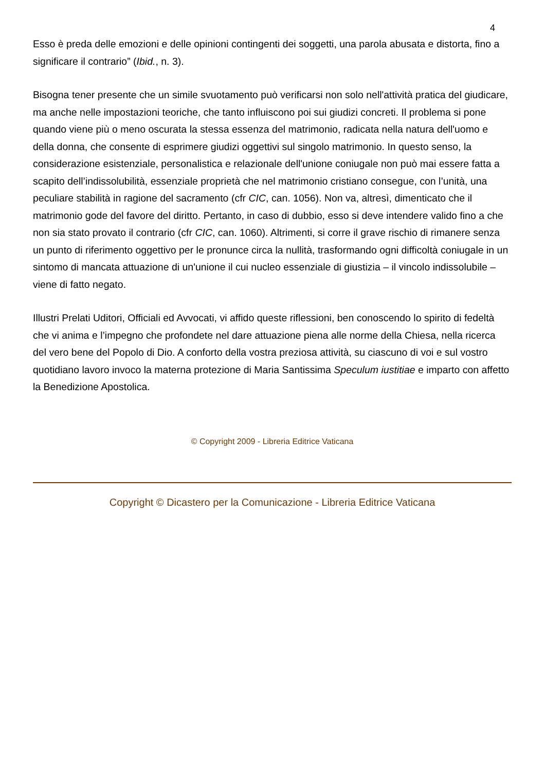4
Esso è preda delle emozioni e delle opinioni contingenti dei soggetti, una parola abusata e distorta, fino a significare il contrario” (Ibid., n. 3).
Bisogna tener presente che un simile svuotamento può verificarsi non solo nell'attività pratica del giudicare, ma anche nelle impostazioni teoriche, che tanto influiscono poi sui giudizi concreti. Il problema si pone quando viene più o meno oscurata la stessa essenza del matrimonio, radicata nella natura dell'uomo e della donna, che consente di esprimere giudizi oggettivi sul singolo matrimonio. In questo senso, la considerazione esistenziale, personalistica e relazionale dell'unione coniugale non può mai essere fatta a scapito dell’indissolubilità, essenziale proprietà che nel matrimonio cristiano consegue, con l’unità, una peculiare stabilità in ragione del sacramento (cfr CIC, can. 1056). Non va, altresì, dimenticato che il matrimonio gode del favore del diritto. Pertanto, in caso di dubbio, esso si deve intendere valido fino a che non sia stato provato il contrario (cfr CIC, can. 1060). Altrimenti, si corre il grave rischio di rimanere senza un punto di riferimento oggettivo per le pronunce circa la nullità, trasformando ogni difficoltà coniugale in un sintomo di mancata attuazione di un'unione il cui nucleo essenziale di giustizia – il vincolo indissolubile – viene di fatto negato.
Illustri Prelati Uditori, Officiali ed Avvocati, vi affido queste riflessioni, ben conoscendo lo spirito di fedeltà che vi anima e l’impegno che profondete nel dare attuazione piena alle norme della Chiesa, nella ricerca del vero bene del Popolo di Dio. A conforto della vostra preziosa attività, su ciascuno di voi e sul vostro quotidiano lavoro invoco la materna protezione di Maria Santissima Speculum iustitiae e imparto con affetto la Benedizione Apostolica.
© Copyright 2009 - Libreria Editrice Vaticana
Copyright © Dicastero per la Comunicazione - Libreria Editrice Vaticana